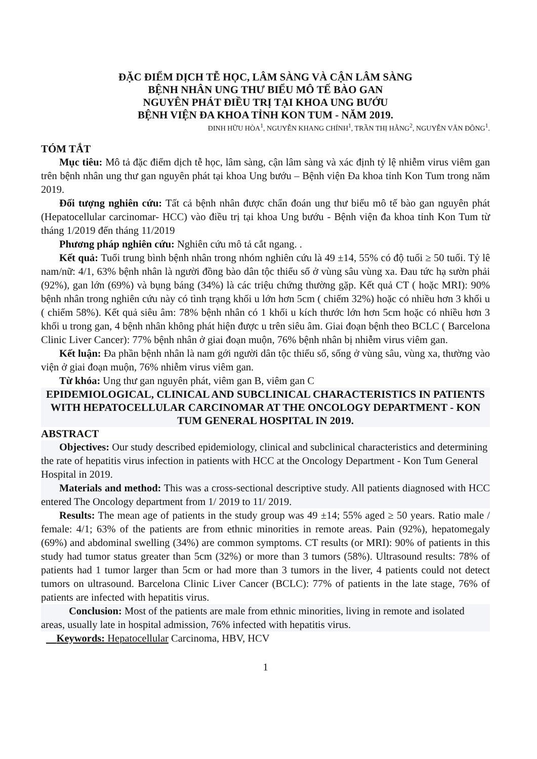ĐẶC ĐIỂM DỊCH TỄ HỌC, LÂM SÀNG VÀ CẬN LÂM SÀNG
BỆNH NHÂN UNG THƯ BIỂU MÔ TẾ BÀO GAN
NGUYÊN PHÁT ĐIỀU TRỊ TẠI KHOA UNG BƯỚU
BỆNH VIỆN ĐA KHOA TỈNH KON TUM - NĂM 2019.
ĐINH HỮU HÒA<sup>1</sup>, NGUYỄN KHANG CHÍNH<sup>1</sup>, TRẦN THỊ HẰNG<sup>2</sup>, NGUYỄN VĂN ĐÔNG<sup>1</sup>.
TÓM TẮT
Mục tiêu: Mô tả đặc điểm dịch tễ học, lâm sàng, cận lâm sàng và xác định tỷ lệ nhiễm virus viêm gan trên bệnh nhân ung thư gan nguyên phát tại khoa Ung bướu – Bệnh viện Đa khoa tỉnh Kon Tum trong năm 2019.
Đối tượng nghiên cứu: Tất cả bệnh nhân được chẩn đoán ung thư biểu mô tế bào gan nguyên phát (Hepatocellular carcinomar- HCC) vào điều trị tại khoa Ung bướu - Bệnh viện đa khoa tỉnh Kon Tum từ tháng 1/2019 đến tháng 11/2019
Phương pháp nghiên cứu: Nghiên cứu mô tả cắt ngang. .
Kết quả: Tuổi trung bình bệnh nhân trong nhóm nghiên cứu là 49 ±14, 55% có độ tuổi ≥ 50 tuổi. Tỷ lê nam/nữ: 4/1, 63% bệnh nhân là người đồng bào dân tộc thiểu số ở vùng sâu vùng xa. Đau tức hạ sườn phải (92%), gan lớn (69%) và bụng báng (34%) là các triệu chứng thường gặp. Kết quả CT ( hoặc MRI): 90% bệnh nhân trong nghiên cứu này có tình trạng khối u lớn hơn 5cm ( chiếm 32%) hoặc có nhiều hơn 3 khối u ( chiếm 58%). Kết quả siêu âm: 78% bệnh nhân có 1 khối u kích thước lớn hơn 5cm hoặc có nhiều hơn 3 khối u trong gan, 4 bệnh nhân không phát hiện được u trên siêu âm. Giai đoạn bệnh theo BCLC ( Barcelona Clinic Liver Cancer): 77% bệnh nhân ở giai đoạn muộn, 76% bệnh nhân bị nhiễm virus viêm gan.
Kết luận: Đa phần bệnh nhân là nam gới người dân tộc thiểu số, sống ở vùng sâu, vùng xa, thường vào viện ở giai đoạn muộn, 76% nhiễm virus viêm gan.
Từ khóa: Ung thư gan nguyên phát, viêm gan B, viêm gan C
EPIDEMIOLOGICAL, CLINICAL AND SUBCLINICAL CHARACTERISTICS IN PATIENTS WITH HEPATOCELLULAR CARCINOMAR AT THE ONCOLOGY DEPARTMENT - KON TUM GENERAL HOSPITAL IN 2019.
ABSTRACT
Objectives: Our study described epidemiology, clinical and subclinical characteristics and determining the rate of hepatitis virus infection in patients with HCC at the Oncology Department - Kon Tum General Hospital in 2019.
Materials and method: This was a cross-sectional descriptive study. All patients diagnosed with HCC entered The Oncology department from 1/ 2019 to 11/ 2019.
Results: The mean age of patients in the study group was 49 ±14; 55% aged ≥ 50 years. Ratio male / female: 4/1; 63% of the patients are from ethnic minorities in remote areas. Pain (92%), hepatomegaly (69%) and abdominal swelling (34%) are common symptoms. CT results (or MRI): 90% of patients in this study had tumor status greater than 5cm (32%) or more than 3 tumors (58%). Ultrasound results: 78% of patients had 1 tumor larger than 5cm or had more than 3 tumors in the liver, 4 patients could not detect tumors on ultrasound. Barcelona Clinic Liver Cancer (BCLC): 77% of patients in the late stage, 76% of patients are infected with hepatitis virus.
Conclusion: Most of the patients are male from ethnic minorities, living in remote and isolated areas, usually late in hospital admission, 76% infected with hepatitis virus.
Keywords: Hepatocellular Carcinoma, HBV, HCV
1